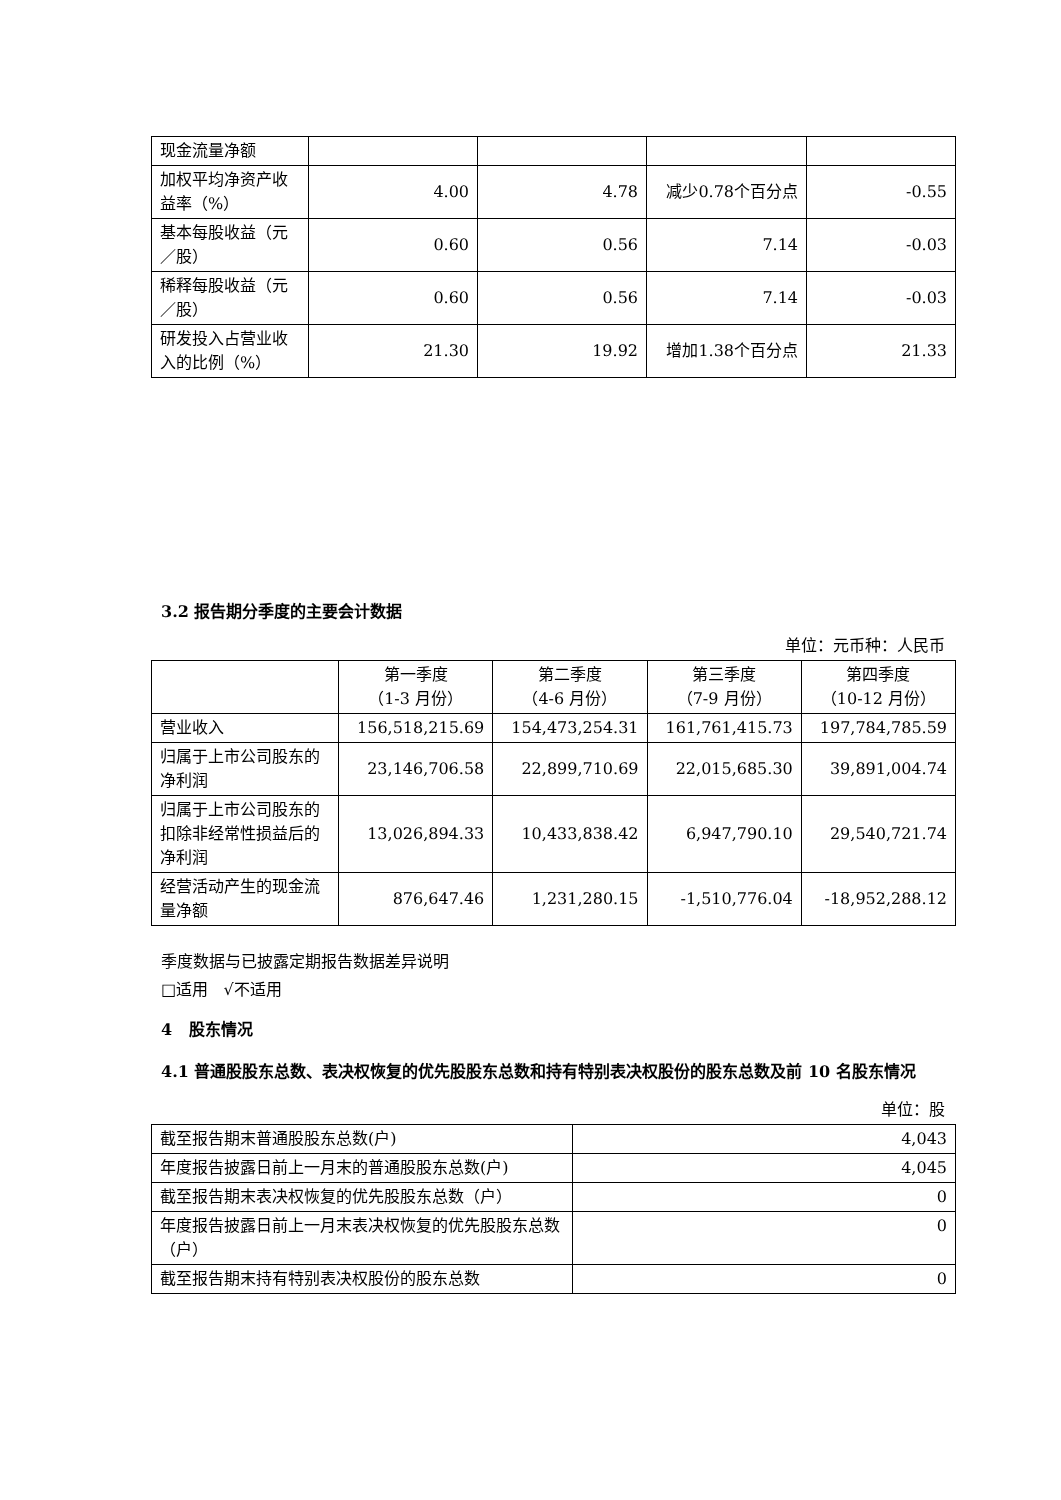| 现金流量净额 | | | | |
| 加权平均净资产收益率（%） | 4.00 | 4.78 | 减少0.78个百分点 | -0.55 |
| 基本每股收益（元／股） | 0.60 | 0.56 | 7.14 | -0.03 |
| 稀释每股收益（元／股） | 0.60 | 0.56 | 7.14 | -0.03 |
| 研发投入占营业收入的比例（%） | 21.30 | 19.92 | 增加1.38个百分点 | 21.33 |
3.2 报告期分季度的主要会计数据
单位：元币种：人民币
| | 第一季度 （1-3 月份） | 第二季度 （4-6 月份） | 第三季度 （7-9 月份） | 第四季度 （10-12 月份） |
| --- | --- | --- | --- | --- |
| 营业收入 | 156,518,215.69 | 154,473,254.31 | 161,761,415.73 | 197,784,785.59 |
| 归属于上市公司股东的净利润 | 23,146,706.58 | 22,899,710.69 | 22,015,685.30 | 39,891,004.74 |
| 归属于上市公司股东的扣除非经常性损益后的净利润 | 13,026,894.33 | 10,433,838.42 | 6,947,790.10 | 29,540,721.74 |
| 经营活动产生的现金流量净额 | 876,647.46 | 1,231,280.15 | -1,510,776.04 | -18,952,288.12 |
季度数据与已披露定期报告数据差异说明
□适用 √不适用
4 股东情况
4.1 普通股股东总数、表决权恢复的优先股股东总数和持有特别表决权股份的股东总数及前 10 名股东情况
单位：股
| 截至报告期末普通股股东总数(户) | 4,043 |
| 年度报告披露日前上一月末的普通股股东总数(户) | 4,045 |
| 截至报告期末表决权恢复的优先股股东总数（户） | 0 |
| 年度报告披露日前上一月末表决权恢复的优先股股东总数（户） | 0 |
| 截至报告期末持有特别表决权股份的股东总数 | 0 |